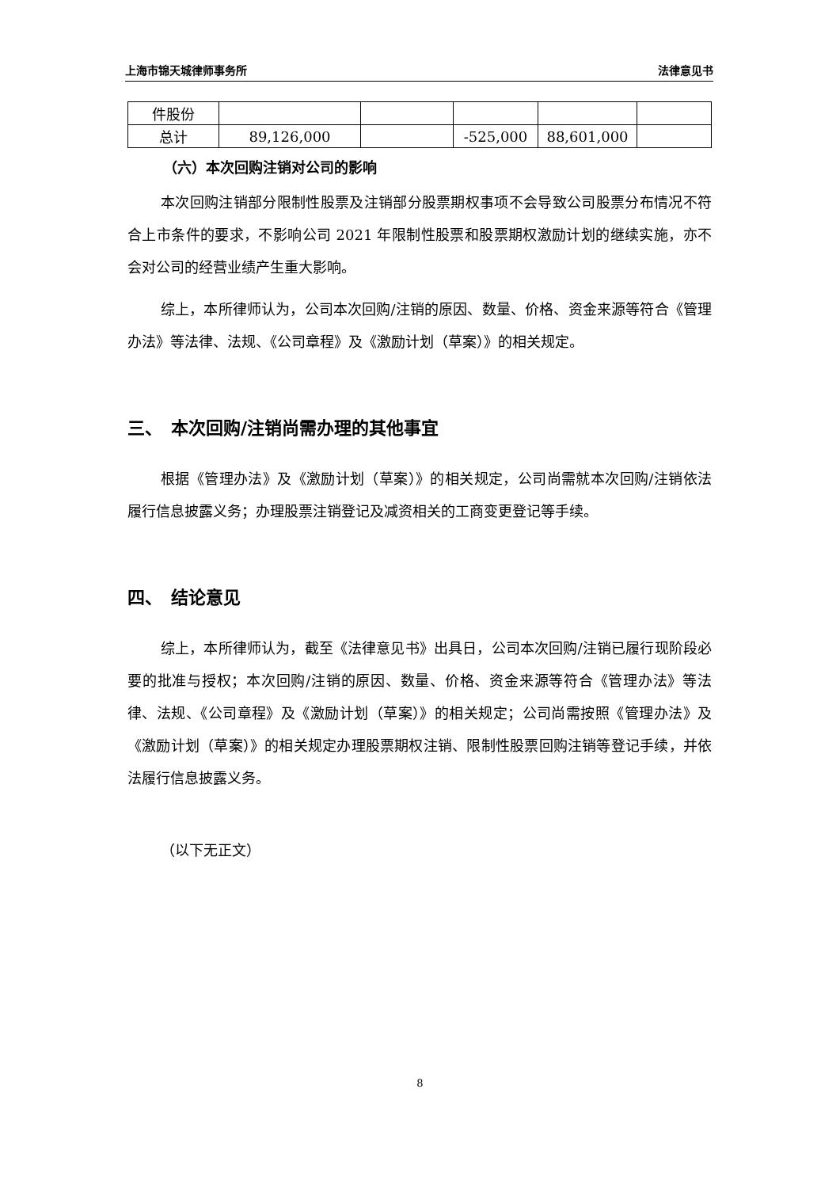上海市锦天城律师事务所 法律意见书
| 件股份 | | | | | |
| 总计 | 89,126,000 | | -525,000 | 88,601,000 | |
（六）本次回购注销对公司的影响
本次回购注销部分限制性股票及注销部分股票期权事项不会导致公司股票分布情况不符合上市条件的要求，不影响公司 2021 年限制性股票和股票期权激励计划的继续实施，亦不会对公司的经营业绩产生重大影响。
综上，本所律师认为，公司本次回购/注销的原因、数量、价格、资金来源等符合《管理办法》等法律、法规、《公司章程》及《激励计划（草案）》的相关规定。
三、　本次回购/注销尚需办理的其他事宜
根据《管理办法》及《激励计划（草案）》的相关规定，公司尚需就本次回购/注销依法履行信息披露义务；办理股票注销登记及减资相关的工商变更登记等手续。
四、　结论意见
综上，本所律师认为，截至《法律意见书》出具日，公司本次回购/注销已履行现阶段必要的批准与授权；本次回购/注销的原因、数量、价格、资金来源等符合《管理办法》等法律、法规、《公司章程》及《激励计划（草案）》的相关规定；公司尚需按照《管理办法》及《激励计划（草案）》的相关规定办理股票期权注销、限制性股票回购注销等登记手续，并依法履行信息披露义务。
（以下无正文）
8